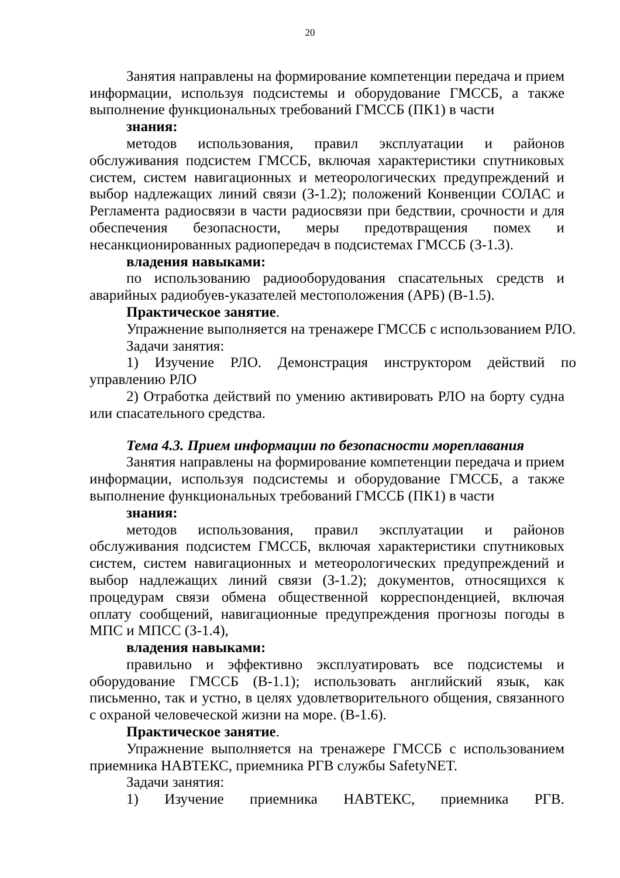20
Занятия направлены на формирование компетенции передача и прием информации, используя подсистемы и оборудование ГМССБ, а также выполнение функциональных требований ГМССБ (ПК1) в части
знания:
методов использования, правил эксплуатации и районов обслуживания подсистем ГМССБ, включая характеристики спутниковых систем, систем навигационных и метеорологических предупреждений и выбор надлежащих линий связи (З-1.2); положений Конвенции СОЛАС и Регламента радиосвязи в части радиосвязи при бедствии, срочности и для обеспечения безопасности, меры предотвращения помех и несанкционированных радиопередач в подсистемах ГМССБ (З-1.3).
владения навыками:
по использованию радиооборудования спасательных средств и аварийных радиобуев-указателей местоположения (АРБ) (В-1.5).
Практическое занятие.
Упражнение выполняется на тренажере ГМССБ с использованием РЛО.
Задачи занятия:
1) Изучение РЛО. Демонстрация инструктором действий по управлению РЛО
2) Отработка действий по умению активировать РЛО на борту судна или спасательного средства.
Тема 4.3. Прием информации по безопасности мореплавания
Занятия направлены на формирование компетенции передача и прием информации, используя подсистемы и оборудование ГМССБ, а также выполнение функциональных требований ГМССБ (ПК1) в части
знания:
методов использования, правил эксплуатации и районов обслуживания подсистем ГМССБ, включая характеристики спутниковых систем, систем навигационных и метеорологических предупреждений и выбор надлежащих линий связи (З-1.2); документов, относящихся к процедурам связи обмена общественной корреспонденцией, включая оплату сообщений, навигационные предупреждения прогнозы погоды в МПС и МПСС (З-1.4),
владения навыками:
правильно и эффективно эксплуатировать все подсистемы и оборудование ГМССБ (В-1.1); использовать английский язык, как письменно, так и устно, в целях удовлетворительного общения, связанного с охраной человеческой жизни на море. (В-1.6).
Практическое занятие.
Упражнение выполняется на тренажере ГМССБ с использованием приемника НАВТЕКС, приемника РГВ службы SafetyNET.
Задачи занятия:
1) Изучение приемника НАВТЕКС, приемника РГВ.